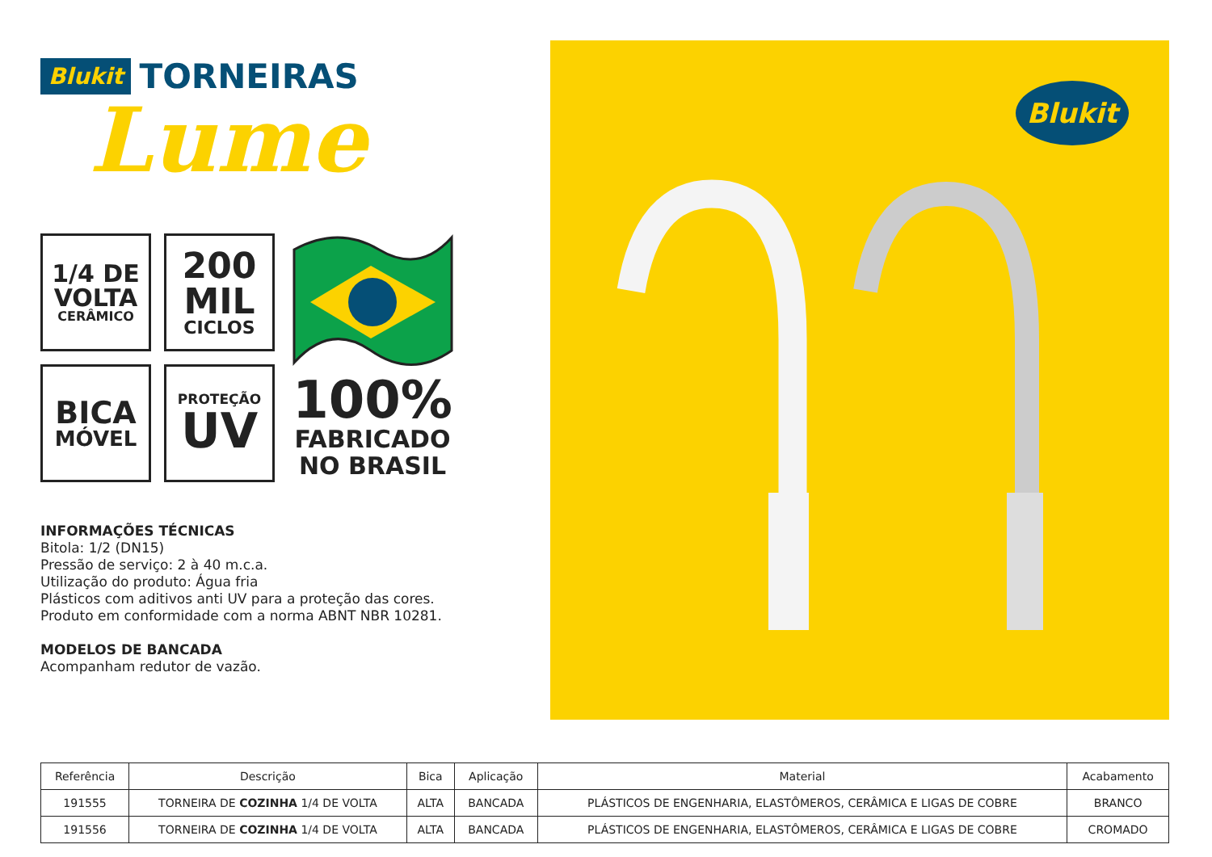Blukit TORNEIRAS
Lume
1/4 DE
VOLTA
CERÂMICO
200
MIL
CICLOS
100%
FABRICADO
NO BRASIL
BICA
MÓVEL
PROTEÇÃO
UV
INFORMAÇÕES TÉCNICAS
Bitola: 1/2 (DN15)
Pressão de serviço: 2 à 40 m.c.a.
Utilização do produto: Água fria
Plásticos com aditivos anti UV para a proteção das cores.
Produto em conformidade com a norma ABNT NBR 10281.
MODELOS DE BANCADA
Acompanham redutor de vazão.
Blukit
| Referência | Descrição | Bica | Aplicação | Material | Acabamento |
| --- | --- | --- | --- | --- | --- |
| 191555 | TORNEIRA DE COZINHA 1/4 DE VOLTA | ALTA | BANCADA | PLÁSTICOS DE ENGENHARIA, ELASTÔMEROS, CERÂMICA E LIGAS DE COBRE | BRANCO |
| 191556 | TORNEIRA DE COZINHA 1/4 DE VOLTA | ALTA | BANCADA | PLÁSTICOS DE ENGENHARIA, ELASTÔMEROS, CERÂMICA E LIGAS DE COBRE | CROMADO |